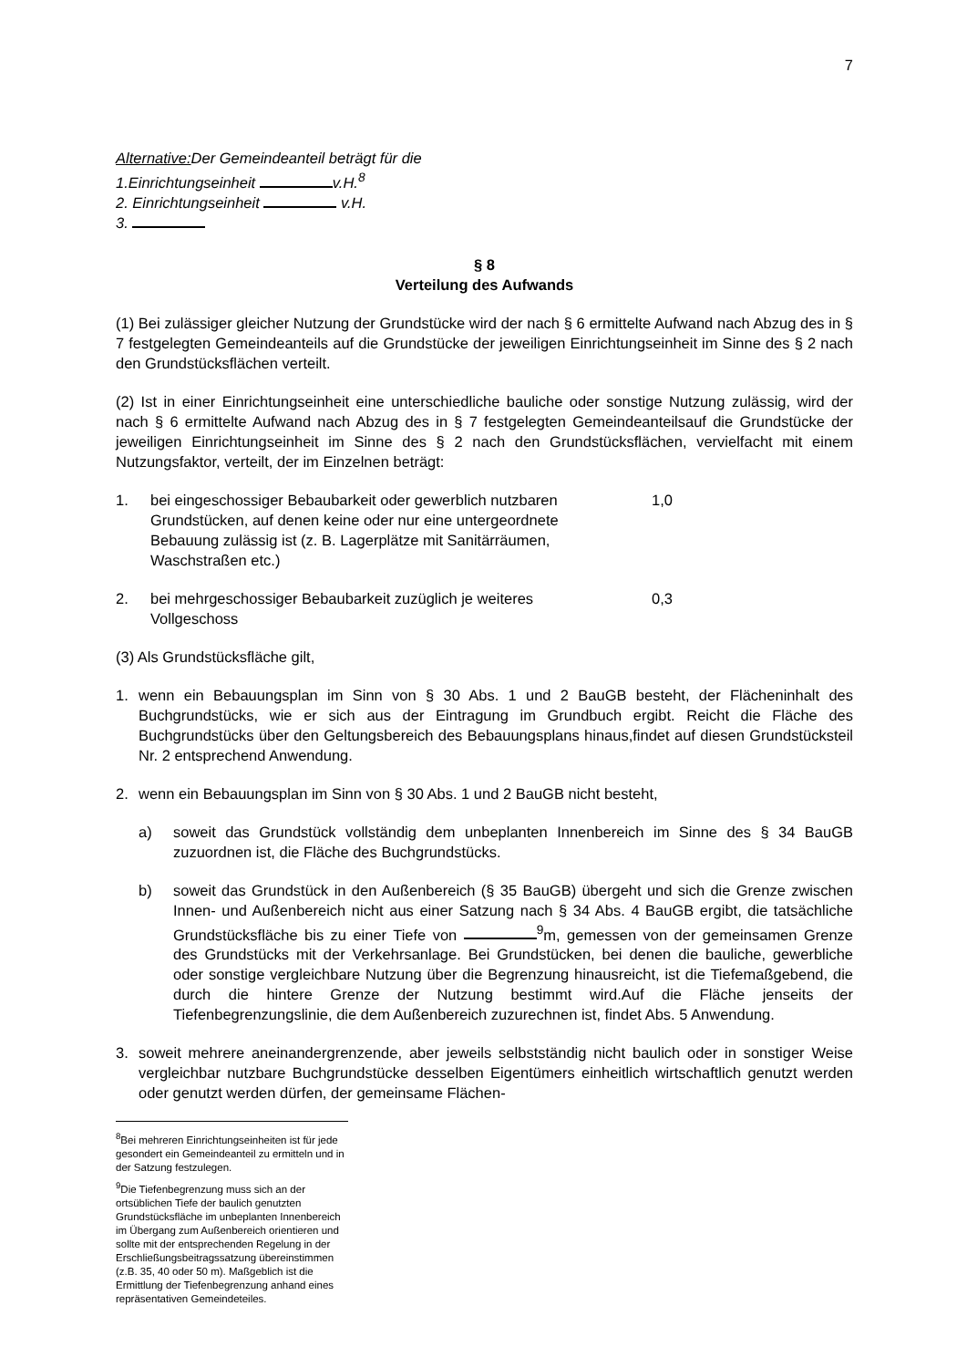7
Alternative: Der Gemeindeanteil beträgt für die
1.Einrichtungseinheit v.H.<sup>8</sup>
2. Einrichtungseinheit v.H.
3.
§ 8
Verteilung des Aufwands
(1) Bei zulässiger gleicher Nutzung der Grundstücke wird der nach § 6 ermittelte Aufwand nach Abzug des in § 7 festgelegten Gemeindeanteils auf die Grundstücke der jeweiligen Einrichtungseinheit im Sinne des § 2 nach den Grundstücksflächen verteilt.
(2) Ist in einer Einrichtungseinheit eine unterschiedliche bauliche oder sonstige Nutzung zulässig, wird der nach § 6 ermittelte Aufwand nach Abzug des in § 7 festgelegten Gemeindeanteilsauf die Grundstücke der jeweiligen Einrichtungseinheit im Sinne des § 2 nach den Grundstücksflächen, vervielfacht mit einem Nutzungsfaktor, verteilt, der im Einzelnen beträgt:
1. bei eingeschossiger Bebaubarkeit oder gewerblich nutzbaren Grundstücken, auf denen keine oder nur eine untergeordnete Bebauung zulässig ist (z. B. Lagerplätze mit Sanitärräumen, Waschstraßen etc.)
1,0
2. bei mehrgeschossiger Bebaubarkeit zuzüglich je weiteres Vollgeschoss
0,3
(3) Als Grundstücksfläche gilt,
1. wenn ein Bebauungsplan im Sinn von § 30 Abs. 1 und 2 BauGB besteht, der Flächeninhalt des Buchgrundstücks, wie er sich aus der Eintragung im Grundbuch ergibt. Reicht die Fläche des Buchgrundstücks über den Geltungsbereich des Bebauungsplans hinaus,findet auf diesen Grundstücksteil Nr. 2 entsprechend Anwendung.
2. wenn ein Bebauungsplan im Sinn von § 30 Abs. 1 und 2 BauGB nicht besteht,
a) soweit das Grundstück vollständig dem unbeplanten Innenbereich im Sinne des § 34 BauGB zuzuordnen ist, die Fläche des Buchgrundstücks.
b) soweit das Grundstück in den Außenbereich (§ 35 BauGB) übergeht und sich die Grenze zwischen Innen- und Außenbereich nicht aus einer Satzung nach § 34 Abs. 4 BauGB ergibt, die tatsächliche Grundstücksfläche bis zu einer Tiefe von <sup>9</sup>m, gemessen von der gemeinsamen Grenze des Grundstücks mit der Verkehrsanlage. Bei Grundstücken, bei denen die bauliche, gewerbliche oder sonstige vergleichbare Nutzung über die Begrenzung hinausreicht, ist die Tiefemaßgebend, die durch die hintere Grenze der Nutzung bestimmt wird.Auf die Fläche jenseits der Tiefenbegrenzungslinie, die dem Außenbereich zuzurechnen ist, findet Abs. 5 Anwendung.
3. soweit mehrere aneinandergrenzende, aber jeweils selbstständig nicht baulich oder in sonstiger Weise vergleichbar nutzbare Buchgrundstücke desselben Eigentümers einheitlich wirtschaftlich genutzt werden oder genutzt werden dürfen, der gemeinsame Flächen-
<sup>8</sup> Bei mehreren Einrichtungseinheiten ist für jede gesondert ein Gemeindeanteil zu ermitteln und in der Satzung festzulegen.
<sup>9</sup> Die Tiefenbegrenzung muss sich an der ortsüblichen Tiefe der baulich genutzten Grundstücksfläche im unbeplanten Innenbereich im Übergang zum Außenbereich orientieren und sollte mit der entsprechenden Regelung in der Erschließungsbeitragssatzung übereinstimmen (z.B. 35, 40 oder 50 m). Maßgeblich ist die Ermittlung der Tiefenbegrenzung anhand eines repräsentativen Gemeindeteiles.